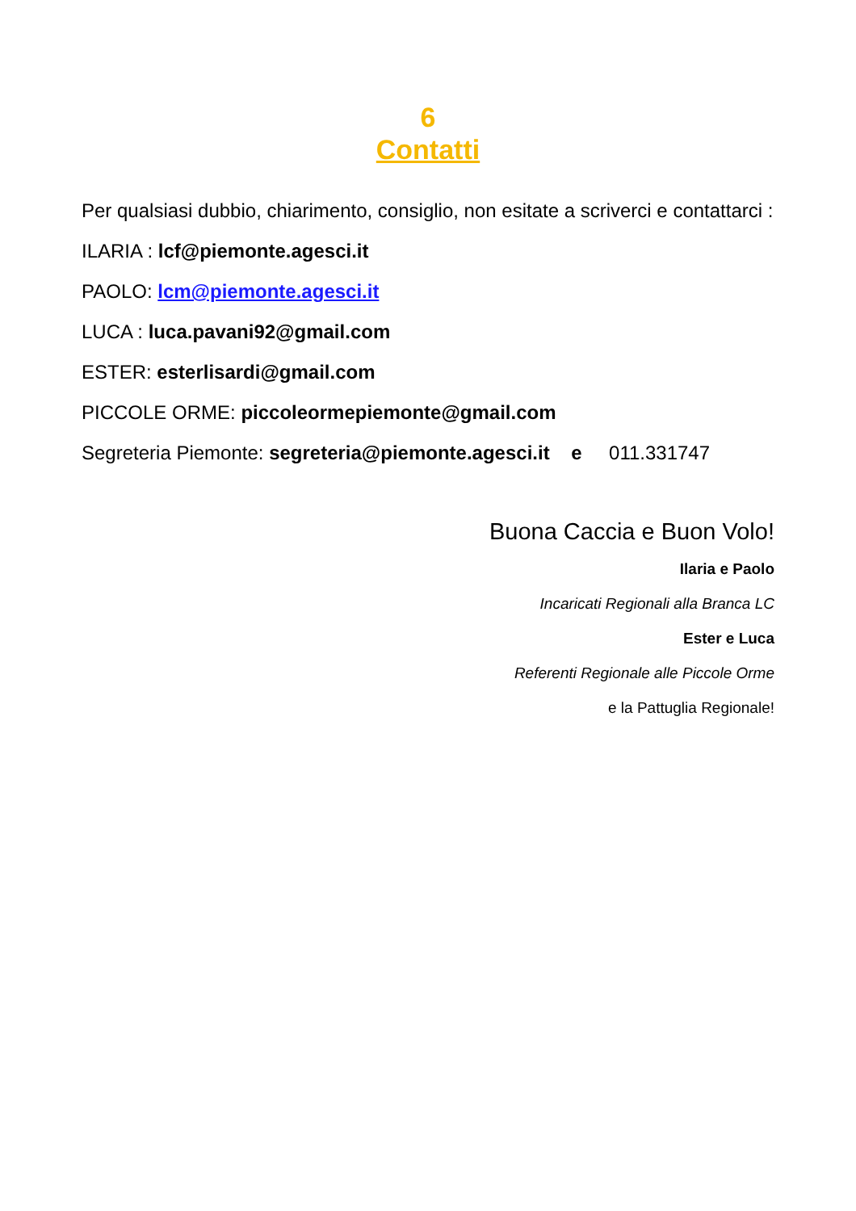6
Contatti
Per qualsiasi dubbio, chiarimento, consiglio, non esitate a scriverci e contattarci :
ILARIA : lcf@piemonte.agesci.it
PAOLO: lcm@piemonte.agesci.it
LUCA : luca.pavani92@gmail.com
ESTER: esterlisardi@gmail.com
PICCOLE ORME: piccoleormepiemonte@gmail.com
Segreteria Piemonte: segreteria@piemonte.agesci.it e 011.331747
Buona Caccia e Buon Volo!
Ilaria e Paolo
Incaricati Regionali alla Branca LC
Ester e Luca
Referenti Regionale alle Piccole Orme
e la Pattuglia Regionale!